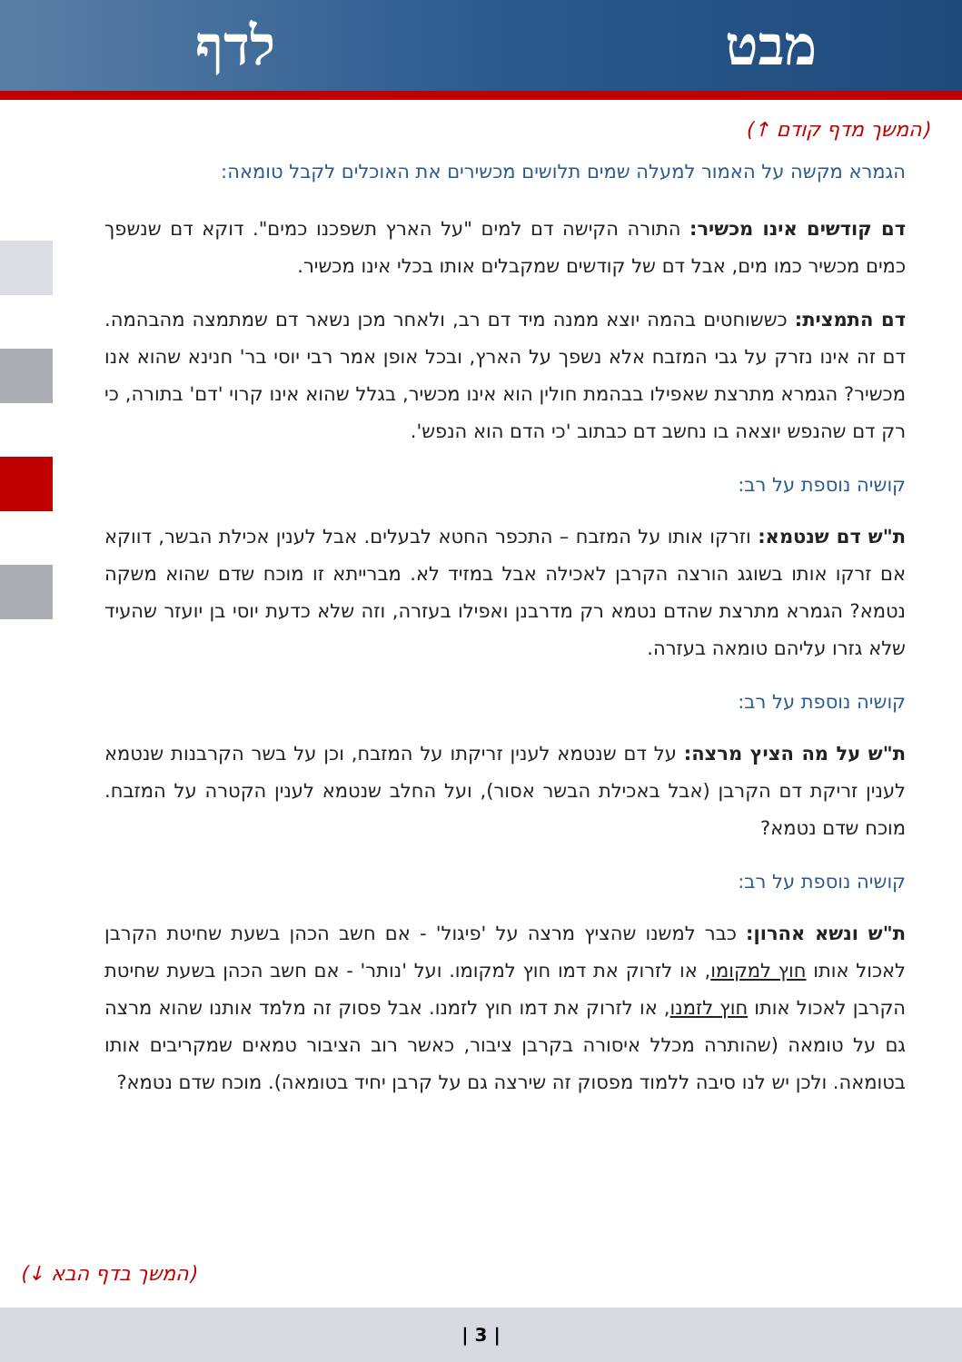לדף מבט
(המשך מדף קודם ↑)
הגמרא מקשה על האמור למעלה שמים תלושים מכשירים את האוכלים לקבל טומאה:
דם קודשים אינו מכשיר: התורה הקישה דם למים "על הארץ תשפכנו כמים". דוקא דם שנשפך כמים מכשיר כמו מים, אבל דם של קודשים שמקבלים אותו בכלי אינו מכשיר.
דם התמצית: כששוחטים בהמה יוצא ממנה מיד דם רב, ולאחר מכן נשאר דם שמתמצה מהבהמה. דם זה אינו נזרק על גבי המזבח אלא נשפך על הארץ, ובכל אופן אמר רבי יוסי בר' חנינא שהוא אנו מכשיר? הגמרא מתרצת שאפילו בבהמת חולין הוא אינו מכשיר, בגלל שהוא אינו קרוי 'דם' בתורה, כי רק דם שהנפש יוצאה בו נחשב דם כבתוב 'כי הדם הוא הנפש'.
קושיה נוספת על רב:
ת"ש דם שנטמא: וזרקו אותו על המזבח – התכפר החטא לבעלים. אבל לענין אכילת הבשר, דווקא אם זרקו אותו בשוגג הורצה הקרבן לאכילה אבל במזיד לא. מברייתא זו מוכח שדם שהוא משקה נטמא? הגמרא מתרצת שהדם נטמא רק מדרבנן ואפילו בעזרה, וזה שלא כדעת יוסי בן יועזר שהעיד שלא גזרו עליהם טומאה בעזרה.
קושיה נוספת על רב:
ת"ש על מה הציץ מרצה: על דם שנטמא לענין זריקתו על המזבח, וכן על בשר הקרבנות שנטמא לענין זריקת דם הקרבן (אבל באכילת הבשר אסור), ועל החלב שנטמא לענין הקטרה על המזבח. מוכח שדם נטמא?
קושיה נוספת על רב:
ת"ש ונשא אהרון: כבר למשנו שהציץ מרצה על 'פיגול' - אם חשב הכהן בשעת שחיטת הקרבן לאכול אותו חוץ למקומו, או לזרוק את דמו חוץ למקומו. ועל 'נותר' - אם חשב הכהן בשעת שחיטת הקרבן לאכול אותו חוץ לזמנו, או לזרוק את דמו חוץ לזמנו. אבל פסוק זה מלמד אותנו שהוא מרצה גם על טומאה (שהותרה מכלל איסורה בקרבן ציבור, כאשר רוב הציבור טמאים שמקריבים אותו בטומאה. ולכן יש לנו סיבה ללמוד מפסוק זה שירצה גם על קרבן יחיד בטומאה). מוכח שדם נטמא?
(המשך בדף הבא ↓)
| 3 |